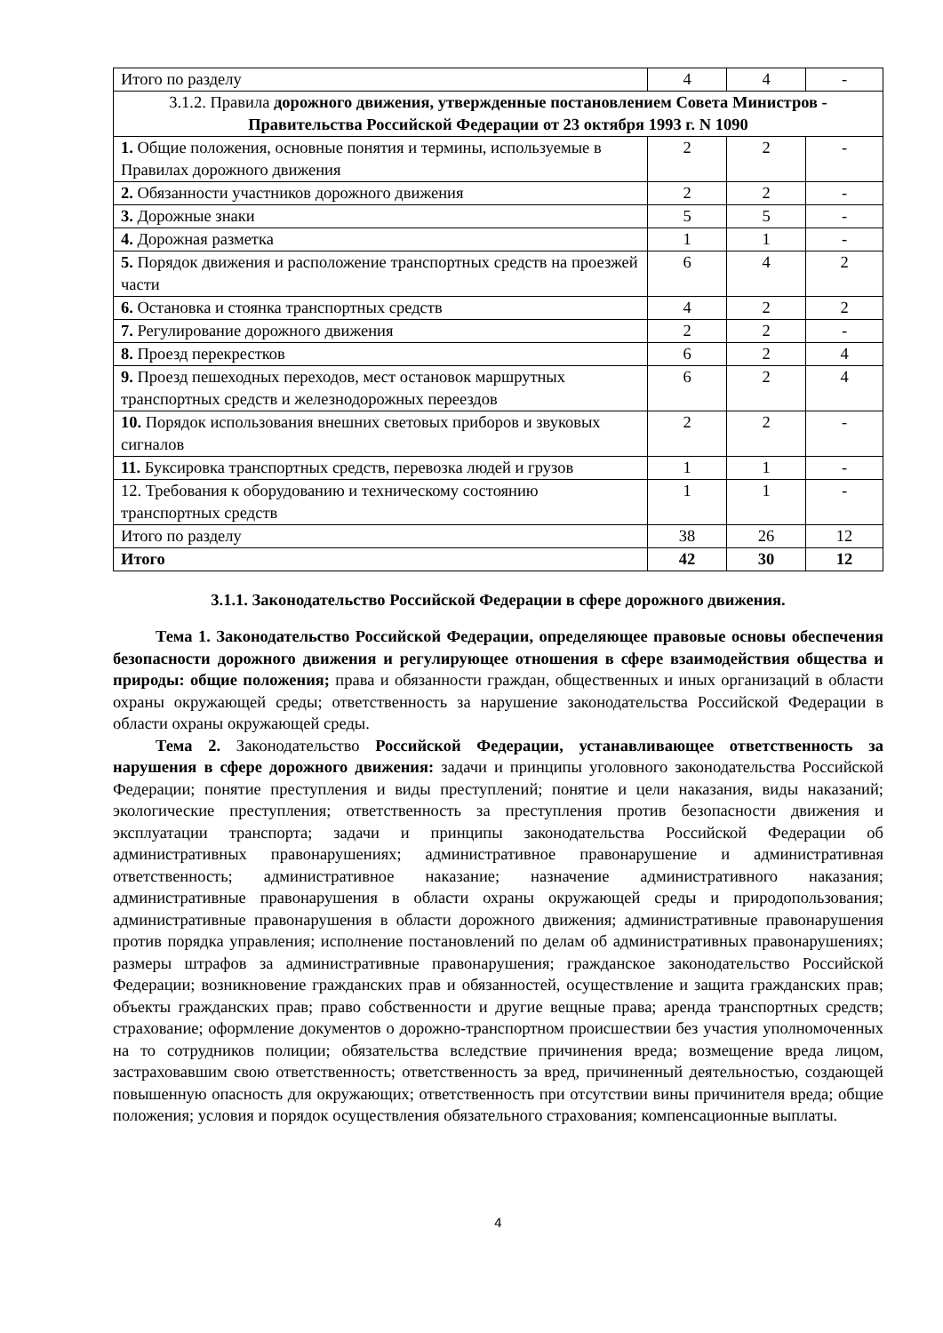| Итого по разделу | 4 | 4 | - |
| 3.1.2. Правила дорожного движения, утвержденные постановлением Совета Министров - Правительства Российской Федерации от 23 октября 1993 г. N 1090 | | | |
| 1. Общие положения, основные понятия и термины, используемые в Правилах дорожного движения | 2 | 2 | - |
| 2. Обязанности участников дорожного движения | 2 | 2 | - |
| 3. Дорожные знаки | 5 | 5 | - |
| 4. Дорожная разметка | 1 | 1 | - |
| 5. Порядок движения и расположение транспортных средств на проезжей части | 6 | 4 | 2 |
| 6. Остановка и стоянка транспортных средств | 4 | 2 | 2 |
| 7. Регулирование дорожного движения | 2 | 2 | - |
| 8. Проезд перекрестков | 6 | 2 | 4 |
| 9. Проезд пешеходных переходов, мест остановок маршрутных транспортных средств и железнодорожных переездов | 6 | 2 | 4 |
| 10. Порядок использования внешних световых приборов и звуковых сигналов | 2 | 2 | - |
| 11. Буксировка транспортных средств, перевозка людей и грузов | 1 | 1 | - |
| 12. Требования к оборудованию и техническому состоянию транспортных средств | 1 | 1 | - |
| Итого по разделу | 38 | 26 | 12 |
| Итого | 42 | 30 | 12 |
3.1.1. Законодательство Российской Федерации в сфере дорожного движения.
Тема 1. Законодательство Российской Федерации, определяющее правовые основы обеспечения безопасности дорожного движения и регулирующее отношения в сфере взаимодействия общества и природы: общие положения; права и обязанности граждан, общественных и иных организаций в области охраны окружающей среды; ответственность за нарушение законодательства Российской Федерации в области охраны окружающей среды.
Тема 2. Законодательство Российской Федерации, устанавливающее ответственность за нарушения в сфере дорожного движения: задачи и принципы уголовного законодательства Российской Федерации; понятие преступления и виды преступлений; понятие и цели наказания, виды наказаний; экологические преступления; ответственность за преступления против безопасности движения и эксплуатации транспорта; задачи и принципы законодательства Российской Федерации об административных правонарушениях; административное правонарушение и административная ответственность; административное наказание; назначение административного наказания; административные правонарушения в области охраны окружающей среды и природопользования; административные правонарушения в области дорожного движения; административные правонарушения против порядка управления; исполнение постановлений по делам об административных правонарушениях; размеры штрафов за административные правонарушения; гражданское законодательство Российской Федерации; возникновение гражданских прав и обязанностей, осуществление и защита гражданских прав; объекты гражданских прав; право собственности и другие вещные права; аренда транспортных средств; страхование; оформление документов о дорожно-транспортном происшествии без участия уполномоченных на то сотрудников полиции; обязательства вследствие причинения вреда; возмещение вреда лицом, застраховавшим свою ответственность; ответственность за вред, причиненный деятельностью, создающей повышенную опасность для окружающих; ответственность при отсутствии вины причинителя вреда; общие положения; условия и порядок осуществления обязательного страхования; компенсационные выплаты.
4